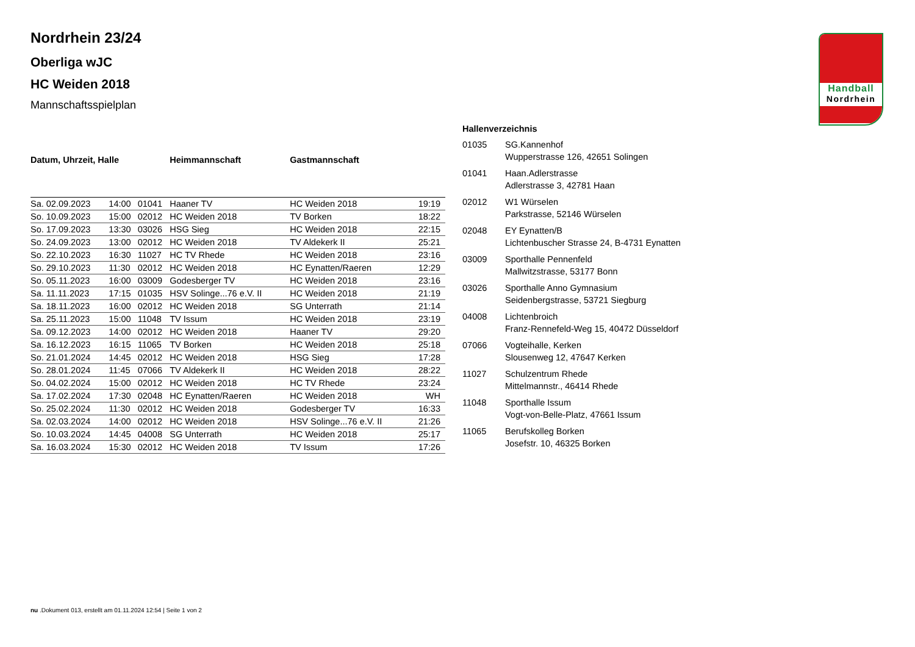Handball
Nordrhein
Nordrhein 23/24
Oberliga wJC
HC Weiden 2018
Mannschaftsspielplan
| Datum, Uhrzeit, Halle | | | Heimmannschaft | Gastmannschaft | |
| --- | --- | --- | --- | --- | --- |
| Sa. 02.09.2023 | 14:00 | 01041 | Haaner TV | HC Weiden 2018 | 19:19 |
| So. 10.09.2023 | 15:00 | 02012 | HC Weiden 2018 | TV Borken | 18:22 |
| So. 17.09.2023 | 13:30 | 03026 | HSG Sieg | HC Weiden 2018 | 22:15 |
| So. 24.09.2023 | 13:00 | 02012 | HC Weiden 2018 | TV Aldekerk II | 25:21 |
| So. 22.10.2023 | 16:30 | 11027 | HC TV Rhede | HC Weiden 2018 | 23:16 |
| So. 29.10.2023 | 11:30 | 02012 | HC Weiden 2018 | HC Eynatten/Raeren | 12:29 |
| So. 05.11.2023 | 16:00 | 03009 | Godesberger TV | HC Weiden 2018 | 23:16 |
| Sa. 11.11.2023 | 17:15 | 01035 | HSV Solinge...76 e.V. II | HC Weiden 2018 | 21:19 |
| Sa. 18.11.2023 | 16:00 | 02012 | HC Weiden 2018 | SG Unterrath | 21:14 |
| Sa. 25.11.2023 | 15:00 | 11048 | TV Issum | HC Weiden 2018 | 23:19 |
| Sa. 09.12.2023 | 14:00 | 02012 | HC Weiden 2018 | Haaner TV | 29:20 |
| Sa. 16.12.2023 | 16:15 | 11065 | TV Borken | HC Weiden 2018 | 25:18 |
| So. 21.01.2024 | 14:45 | 02012 | HC Weiden 2018 | HSG Sieg | 17:28 |
| So. 28.01.2024 | 11:45 | 07066 | TV Aldekerk II | HC Weiden 2018 | 28:22 |
| So. 04.02.2024 | 15:00 | 02012 | HC Weiden 2018 | HC TV Rhede | 23:24 |
| Sa. 17.02.2024 | 17:30 | 02048 | HC Eynatten/Raeren | HC Weiden 2018 | WH |
| So. 25.02.2024 | 11:30 | 02012 | HC Weiden 2018 | Godesberger TV | 16:33 |
| Sa. 02.03.2024 | 14:00 | 02012 | HC Weiden 2018 | HSV Solinge...76 e.V. II | 21:26 |
| So. 10.03.2024 | 14:45 | 04008 | SG Unterrath | HC Weiden 2018 | 25:17 |
| Sa. 16.03.2024 | 15:30 | 02012 | HC Weiden 2018 | TV Issum | 17:26 |
| Hallenverzeichnis | |
| --- | --- |
| 01035 | SG.Kannenhof Wupperstrasse 126, 42651 Solingen |
| 01041 | Haan.Adlerstrasse Adlerstrasse 3, 42781 Haan |
| 02012 | W1 Würselen Parkstrasse, 52146 Würselen |
| 02048 | EY Eynatten/B Lichtenbuscher Strasse 24, B-4731 Eynatten |
| 03009 | Sporthalle Pennenfeld Mallwitzstrasse, 53177 Bonn |
| 03026 | Sporthalle Anno Gymnasium Seidenbergstrasse, 53721 Siegburg |
| 04008 | Lichtenbroich Franz-Rennefeld-Weg 15, 40472 Düsseldorf |
| 07066 | Vogteihalle, Kerken Slousenweg 12, 47647 Kerken |
| 11027 | Schulzentrum Rhede Mittelmannstr., 46414 Rhede |
| 11048 | Sporthalle Issum Vogt-von-Belle-Platz, 47661 Issum |
| 11065 | Berufskolleg Borken Josefstr. 10, 46325 Borken |
nu .Dokument 013, erstellt am 01.11.2024 12:54 | Seite 1 von 2